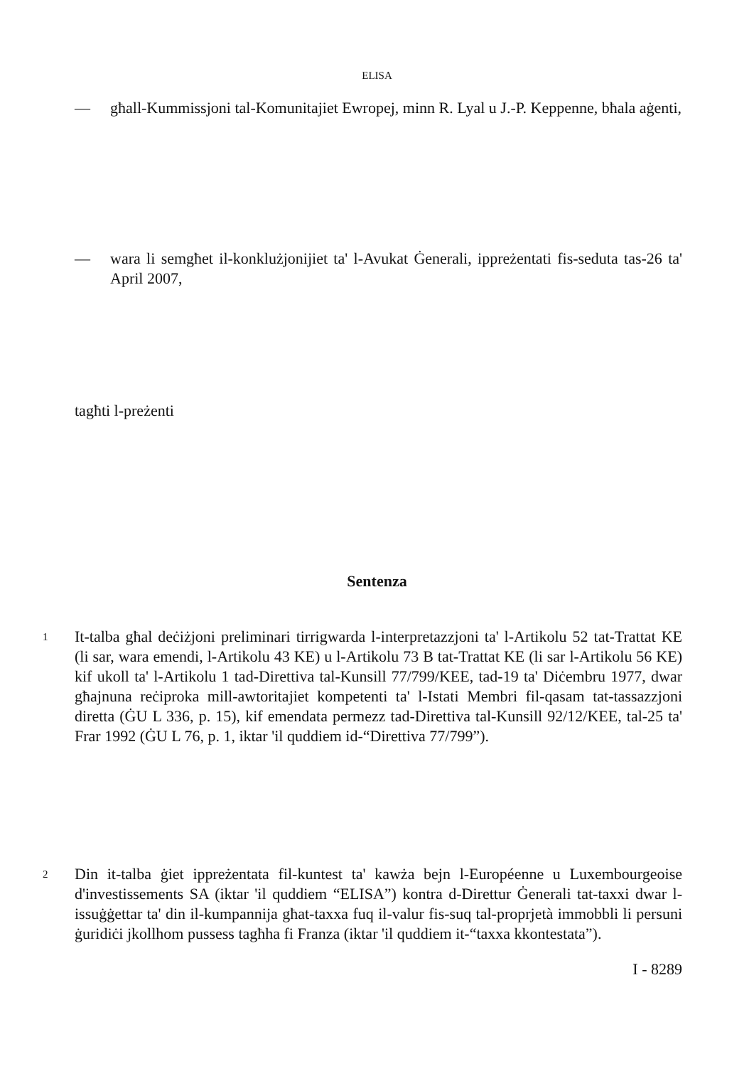ELISA
— għall-Kummissjoni tal-Komunitajiet Ewropej, minn R. Lyal u J.-P. Keppenne, bħala aġenti,
— wara li semgħet il-konklużjonijiet ta' l-Avukat Ġenerali, ippreżentati fis-seduta tas-26 ta' April 2007,
tagħti l-preżenti
Sentenza
1
It-talba għal deċiżjoni preliminari tirrigwarda l-interpretazzjoni ta' l-Artikolu 52 tat-Trattat KE (li sar, wara emendi, l-Artikolu 43 KE) u l-Artikolu 73 B tat-Trattat KE (li sar l-Artikolu 56 KE) kif ukoll ta' l-Artikolu 1 tad-Direttiva tal-Kunsill 77/799/KEE, tad-19 ta' Diċembru 1977, dwar għajnuna reċiproka mill-awtoritajiet kompetenti ta' l-Istati Membri fil-qasam tat-tassazzjoni diretta (ĠU L 336, p. 15), kif emendata permezz tad-Direttiva tal-Kunsill 92/12/KEE, tal-25 ta' Frar 1992 (ĠU L 76, p. 1, iktar 'il quddiem id-“Direttiva 77/799”).
2
Din it-talba ġiet ippreżentata fil-kuntest ta' kawża bejn l-Européenne u Luxembourgeoise d'investissements SA (iktar 'il quddiem “ELISA”) kontra d-Direttur Ġenerali tat-taxxi dwar l-issuġġettar ta' din il-kumpannija għat-taxxa fuq il-valur fis-suq tal-proprjetà immobbli li persuni ġuridiċi jkollhom pussess tagħha fi Franza (iktar 'il quddiem it-“taxxa kkontestata”).
I - 8289